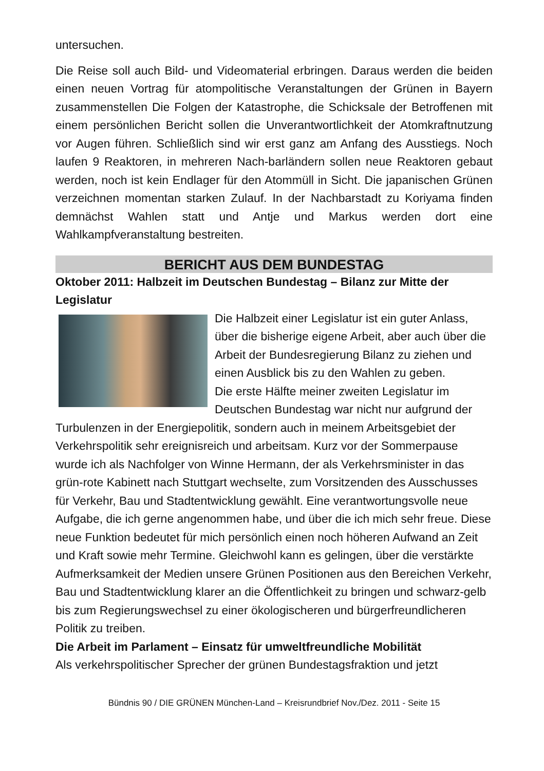untersuchen.
Die Reise soll auch Bild- und Videomaterial erbringen. Daraus werden die beiden einen neuen Vortrag für atompolitische Veranstaltungen der Grünen in Bayern zusammenstellen Die Folgen der Katastrophe, die Schicksale der Betroffenen mit einem persönlichen Bericht sollen die Unverantwortlichkeit der Atomkraftnutzung vor Augen führen. Schließlich sind wir erst ganz am Anfang des Ausstiegs. Noch laufen 9 Reaktoren, in mehreren Nach-barländern sollen neue Reaktoren gebaut werden, noch ist kein Endlager für den Atommüll in Sicht. Die japanischen Grünen verzeichnen momentan starken Zulauf. In der Nachbarstadt zu Koriyama finden demnächst Wahlen statt und Antje und Markus werden dort eine Wahlkampfveranstaltung bestreiten.
BERICHT AUS DEM BUNDESTAG
Oktober 2011: Halbzeit im Deutschen Bundestag – Bilanz zur Mitte der Legislatur
Die Halbzeit einer Legislatur ist ein guter Anlass, über die bisherige eigene Arbeit, aber auch über die Arbeit der Bundesregierung Bilanz zu ziehen und einen Ausblick bis zu den Wahlen zu geben.
Die erste Hälfte meiner zweiten Legislatur im Deutschen Bundestag war nicht nur aufgrund der Turbulenzen in der Energiepolitik, sondern auch in meinem Arbeitsgebiet der Verkehrspolitik sehr ereignisreich und arbeitsam. Kurz vor der Sommerpause wurde ich als Nachfolger von Winne Hermann, der als Verkehrsminister in das grün-rote Kabinett nach Stuttgart wechselte, zum Vorsitzenden des Ausschusses für Verkehr, Bau und Stadtentwicklung gewählt. Eine verantwortungsvolle neue Aufgabe, die ich gerne angenommen habe, und über die ich mich sehr freue. Diese neue Funktion bedeutet für mich persönlich einen noch höheren Aufwand an Zeit und Kraft sowie mehr Termine. Gleichwohl kann es gelingen, über die verstärkte Aufmerksamkeit der Medien unsere Grünen Positionen aus den Bereichen Verkehr, Bau und Stadtentwicklung klarer an die Öffentlichkeit zu bringen und schwarz-gelb bis zum Regierungswechsel zu einer ökologischeren und bürgerfreundlicheren Politik zu treiben.
Die Arbeit im Parlament – Einsatz für umweltfreundliche Mobilität
Als verkehrspolitischer Sprecher der grünen Bundestagsfraktion und jetzt
Bündnis 90 / DIE GRÜNEN München-Land – Kreisrundbrief Nov./Dez. 2011 - Seite 15